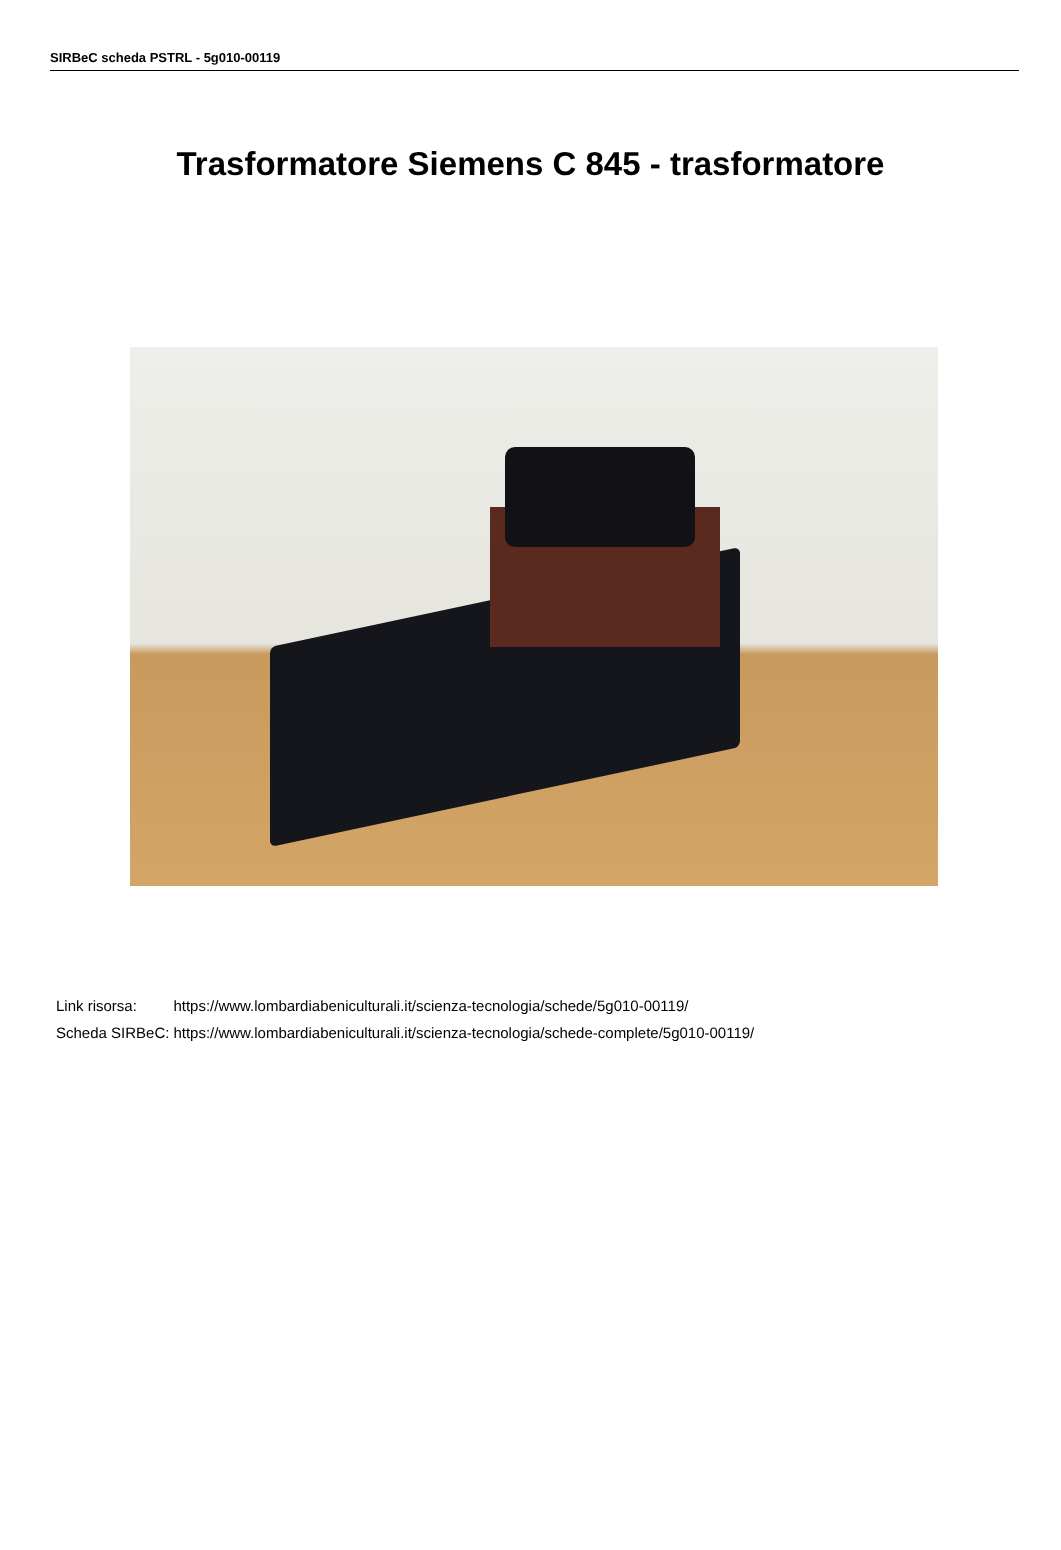SIRBeC scheda PSTRL - 5g010-00119
Trasformatore Siemens C 845 - trasformatore
| Link risorsa: | https://www.lombardiabeniculturali.it/scienza-tecnologia/schede/5g010-00119/ |
| Scheda SIRBeC: | https://www.lombardiabeniculturali.it/scienza-tecnologia/schede-complete/5g010-00119/ |